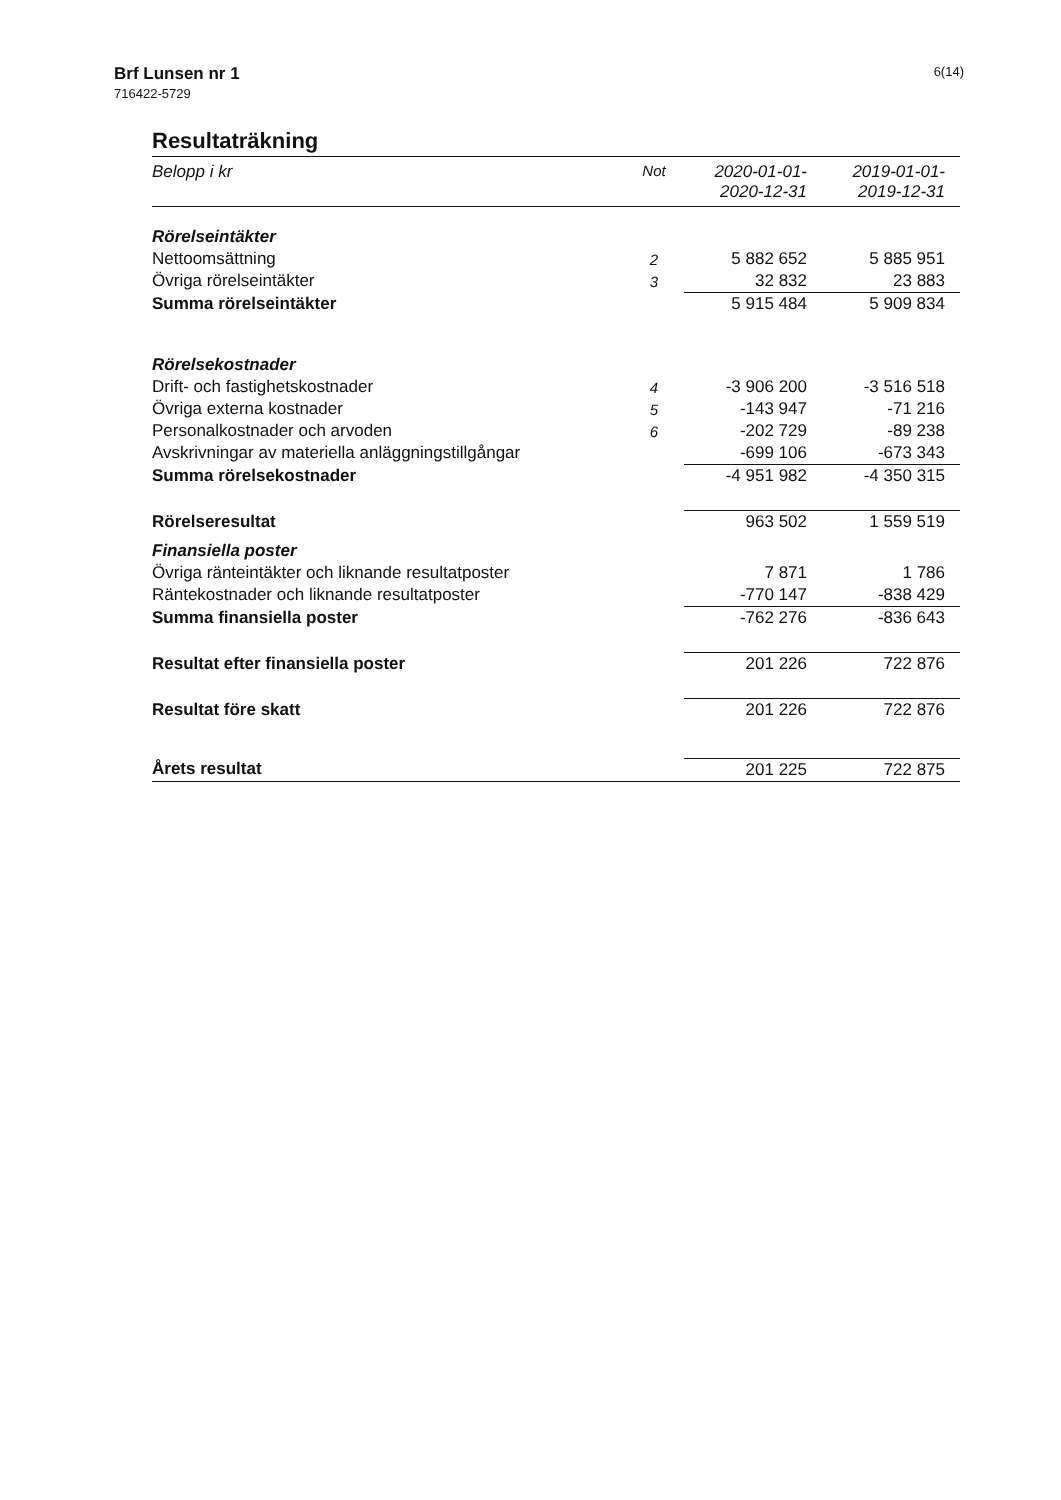Brf Lunsen nr 1
716422-5729
6(14)
Resultaträkning
| Belopp i kr | Not | 2020-01-01- 2020-12-31 | 2019-01-01- 2019-12-31 |
| --- | --- | --- | --- |
| Rörelseintäkter | | | |
| Nettoomsättning | 2 | 5 882 652 | 5 885 951 |
| Övriga rörelseintäkter | 3 | 32 832 | 23 883 |
| Summa rörelseintäkter | | 5 915 484 | 5 909 834 |
| Rörelsekostnader | | | |
| Drift- och fastighetskostnader | 4 | -3 906 200 | -3 516 518 |
| Övriga externa kostnader | 5 | -143 947 | -71 216 |
| Personalkostnader och arvoden | 6 | -202 729 | -89 238 |
| Avskrivningar av materiella anläggningstillgångar | | -699 106 | -673 343 |
| Summa rörelsekostnader | | -4 951 982 | -4 350 315 |
| Rörelseresultat | | 963 502 | 1 559 519 |
| Finansiella poster | | | |
| Övriga ränteintäkter och liknande resultatposter | | 7 871 | 1 786 |
| Räntekostnader och liknande resultatposter | | -770 147 | -838 429 |
| Summa finansiella poster | | -762 276 | -836 643 |
| Resultat efter finansiella poster | | 201 226 | 722 876 |
| Resultat före skatt | | 201 226 | 722 876 |
| Årets resultat | | 201 225 | 722 875 |